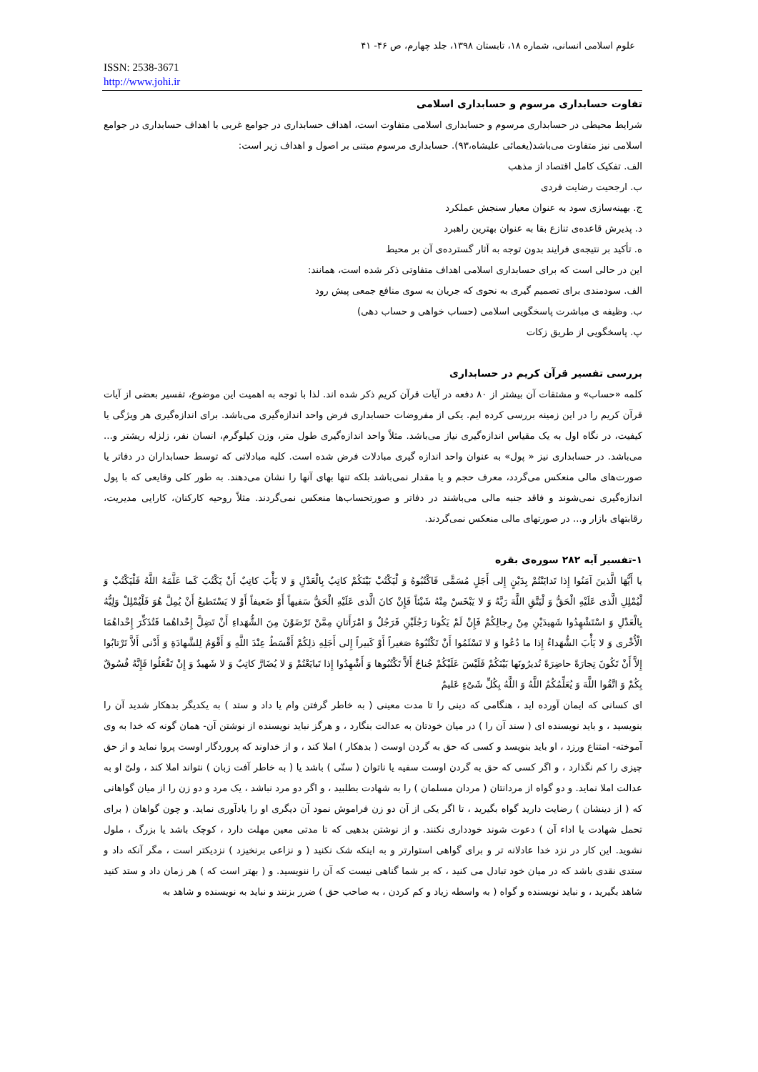علوم اسلامی انسانی، شماره ۱۸، تابستان ۱۳۹۸، جلد چهارم، ص ۴۶- ۴۱
ISSN: 2538-3671
http://www.johi.ir
تفاوت حسابداری مرسوم و حسابداری اسلامی
شرایط محیطی در حسابداری مرسوم و حسابداری اسلامی متفاوت است، اهداف حسابداری در جوامع غربی با اهداف حسابداری در جوامع اسلامی نیز متفاوت می‌باشد(یغمائی علیشاه،۹۳). حسابداری مرسوم مبتنی بر اصول و اهداف زیر است:
الف. تفکیک کامل اقتصاد از مذهب
ب. ارجحیت رضایت فردی
ج. بهینه‌سازی سود به عنوان معیار سنجش عملکرد
د. پذیرش قاعده‌ی تنازع بقا به عنوان بهترین راهبرد
ه. تأکید بر نتیجه‌ی فرایند بدون توجه به آثار گسترده‌ی آن بر محیط
این در حالی است که برای حسابداری اسلامی اهداف متفاوتی ذکر شده است، همانند:
الف. سودمندی برای تصمیم گیری به نحوی که جریان به سوی منافع جمعی پیش رود
ب. وظیفه ی مباشرت پاسخگویی اسلامی (حساب خواهی و حساب دهی)
پ. پاسخگویی از طریق زکات
بررسی تفسیر قرآن کریم در حسابداری
کلمه «حساب» و مشتقات آن بیشتر از ۸۰ دفعه در آیات قرآن کریم ذکر شده اند. لذا با توجه به اهمیت این موضوع، تفسیر بعضی از آیات قرآن کریم را در این زمینه بررسی کرده ایم. یکی از مفروضات حسابداری فرض واحد اندازه‌گیری می‌باشد. برای اندازه‌گیری هر ویژگی یا کیفیت، در نگاه اول به یک مقیاس اندازه‌گیری نیاز می‌باشد. مثلاً واحد اندازه‌گیری طول متر، وزن کیلوگرم، انسان نفر، زلزله ریشتر و... می‌باشد. در حسابداری نیز « پول» به عنوان واحد اندازه گیری مبادلات فرض شده است. کلیه مبادلاتی که توسط حسابداران در دفاتر یا صورت‌های مالی منعکس می‌گردد، معرف حجم و یا مقدار نمی‌باشد بلکه تنها بهای آنها را نشان می‌دهند. به طور کلی وقایعی که با پول اندازه‌گیری نمی‌شوند و فاقد جنبه مالی می‌باشند در دفاتر و صورتحساب‌ها منعکس نمی‌گردند. مثلاً روحیه کارکنان، کارایی مدیریت، رقابتهای بازار و... در صورتهای مالی منعکس نمی‌گردند.
۱-تفسیر آیه ۲۸۲ سوره‌ی بقره
یا أَیُّهَا الَّذینَ آمَنُوا إِذا تَدایَنْتُمْ بِدَیْنٍ إِلی أَجَلٍ مُسَمًّی فَاکْتُبُوهُ وَ لْیَکْتُبْ بَیْنَکُمْ کاتِبٌ بِالْعَدْلِ وَ لا یَأْبَ کاتِبٌ أَنْ یَکْتُبَ کَما عَلَّمَهُ اللَّهُ فَلْیَکْتُبْ وَ لْیُمْلِلِ الَّذی عَلَیْهِ الْحَقُّ وَ لْیَتَّقِ اللَّهَ رَبَّهُ وَ لا یَبْخَسْ مِنْهُ شَیْئاً فَإِنْ کانَ الَّذی عَلَیْهِ الْحَقُّ سَفیهاً أَوْ ضَعیفاً أَوْ لا یَسْتَطیعُ أَنْ یُمِلَّ هُوَ فَلْیُمْلِلْ وَلِیُّهُ بِالْعَدْلِ وَ اسْتَشْهِدُوا شَهیدَیْنِ مِنْ رِجالِکُمْ فَإِنْ لَمْ یَکُونا رَجُلَیْنِ فَرَجُلٌ وَ امْرَأَتانِ مِمَّنْ تَرْضَوْنَ مِنَ الشُّهَداءِ أَنْ تَضِلَّ إِحْداهُما فَتُذَکِّرَ إِحْداهُمَا الْأُخْری وَ لا یَأْبَ الشُّهَداءُ إِذا ما دُعُوا وَ لا تَسْئَمُوا أَنْ تَکْتُبُوهُ صَغیراً أَوْ کَبیراً إِلی أَجَلِهِ ذلِکُمْ أَقْسَطُ عِنْدَ اللَّهِ وَ أَقْوَمُ لِلشَّهادَةِ وَ أَدْنی أَلاَّ تَرْتابُوا إِلاَّ أَنْ تَکُونَ تِجارَةً حاضِرَةً تُدیرُونَها بَیْنَکُمْ فَلَیْسَ عَلَیْکُمْ جُناحٌ أَلاَّ تَکْتُبُوها وَ أَشْهِدُوا إِذا تَبایَعْتُمْ وَ لا یُضَارَّ کاتِبٌ وَ لا شَهیدٌ وَ إِنْ تَفْعَلُوا فَإِنَّهُ فُسُوقٌ بِکُمْ وَ اتَّقُوا اللَّهَ وَ یُعَلِّمُکُمُ اللَّهُ وَ اللَّهُ بِکُلِّ شَیْءٍ عَلیمٌ
ای کسانی که ایمان آورده اید ، هنگامی که دینی را تا مدت معینی ( به خاطر گرفتن وام یا داد و ستد ) به یکدیگر بدهکار شدید آن را بنویسید ، و باید نویسنده ای ( سند آن را ) در میان خودتان به عدالت بنگارد ، و هرگز نباید نویسنده از نوشتن آن- همان گونه که خدا به وی آموخته- امتناع ورزد ، او باید بنویسد و کسی که حق به گردن اوست ( بدهکار ) املا کند ، و از خداوند که پروردگار اوست پروا نماید و از حق چیزی را کم نگذارد ، و اگر کسی که حق به گردن اوست سفیه یا ناتوان ( سنّی ) باشد یا ( به خاطر آفت زبان ) نتواند املا کند ، ولیّ او به عدالت املا نماید. و دو گواه از مردانتان ( مردان مسلمان ) را به شهادت بطلبید ، و اگر دو مرد نباشد ، یک مرد و دو زن را از میان گواهانی که ( از دینشان ) رضایت دارید گواه بگیرید ، تا اگر یکی از آن دو زن فراموش نمود آن دیگری او را یادآوری نماید. و چون گواهان ( برای تحمل شهادت یا اداء آن ) دعوت شوند خودداری نکنند. و از نوشتن بدهیی که تا مدتی معین مهلت دارد ، کوچک باشد یا بزرگ ، ملول نشوید. این کار در نزد خدا عادلانه تر و برای گواهی استوارتر و به اینکه شک نکنید ( و نزاعی برنخیزد ) نزدیکتر است ، مگر آنکه داد و ستدی نقدی باشد که در میان خود تبادل می کنید ، که بر شما گناهی نیست که آن را ننویسید. و ( بهتر است که ) هر زمان داد و ستد کنید شاهد بگیرید ، و نباید نویسنده و گواه ( به واسطه زیاد و کم کردن ، به صاحب حق ) ضرر بزنند و نباید به نویسنده و شاهد به